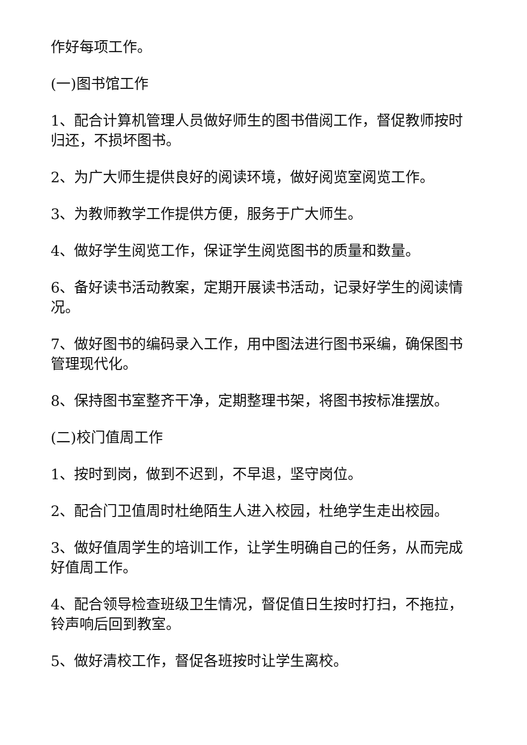作好每项工作。
(一)图书馆工作
1、配合计算机管理人员做好师生的图书借阅工作，督促教师按时归还，不损坏图书。
2、为广大师生提供良好的阅读环境，做好阅览室阅览工作。
3、为教师教学工作提供方便，服务于广大师生。
4、做好学生阅览工作，保证学生阅览图书的质量和数量。
6、备好读书活动教案，定期开展读书活动，记录好学生的阅读情况。
7、做好图书的编码录入工作，用中图法进行图书采编，确保图书管理现代化。
8、保持图书室整齐干净，定期整理书架，将图书按标准摆放。
(二)校门值周工作
1、按时到岗，做到不迟到，不早退，坚守岗位。
2、配合门卫值周时杜绝陌生人进入校园，杜绝学生走出校园。
3、做好值周学生的培训工作，让学生明确自己的任务，从而完成好值周工作。
4、配合领导检查班级卫生情况，督促值日生按时打扫，不拖拉，铃声响后回到教室。
5、做好清校工作，督促各班按时让学生离校。